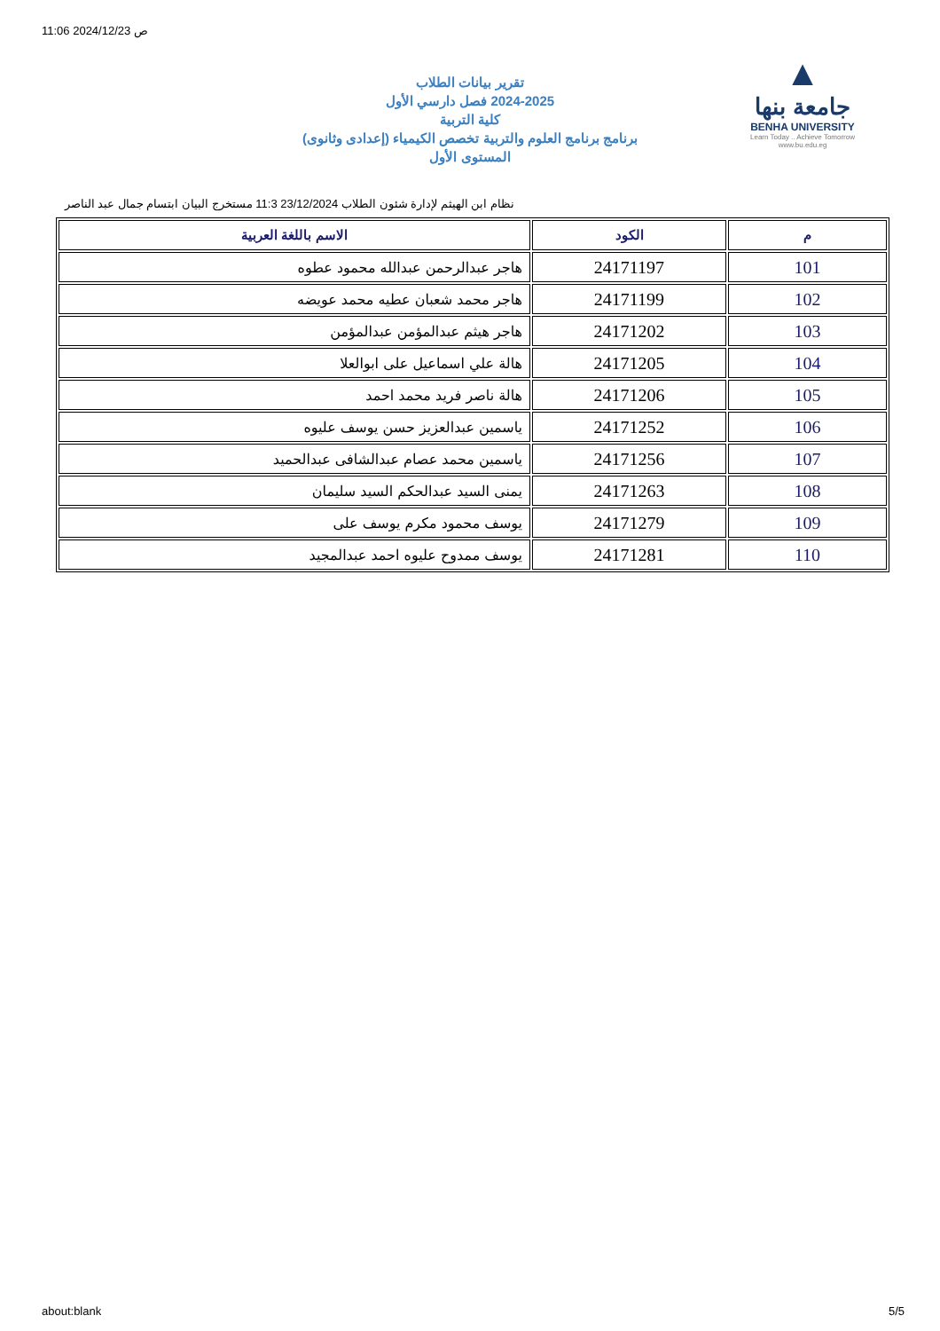11:06 2024/12/23 ص
▲
جامعة بنها
BENHA UNIVERSITY
Learn Today .. Achieve Tomorrow
www.bu.edu.eg
تقرير بيانات الطلاب
2024-2025 فصل دارسي الأول
كلية التربية
برنامج برنامج العلوم والتربية تخصص الكيمياء (إعدادى وثانوى)
المستوى الأول
نظام ابن الهيثم لإدارة شئون الطلاب 23/12/2024 11:3 مستخرج البيان ابتسام جمال عبد الناصر
| م | الكود | الاسم باللغة العربية |
| --- | --- | --- |
| 101 | 24171197 | هاجر عبدالرحمن عبدالله محمود عطوه |
| 102 | 24171199 | هاجر محمد شعبان عطيه محمد عويضه |
| 103 | 24171202 | هاجر هيثم عبدالمؤمن عبدالمؤمن |
| 104 | 24171205 | هالة علي اسماعيل على ابوالعلا |
| 105 | 24171206 | هالة ناصر فريد محمد احمد |
| 106 | 24171252 | ياسمين عبدالعزيز حسن يوسف عليوه |
| 107 | 24171256 | ياسمين محمد عصام عبدالشافى عبدالحميد |
| 108 | 24171263 | يمنى السيد عبدالحكم السيد سليمان |
| 109 | 24171279 | يوسف محمود مكرم يوسف على |
| 110 | 24171281 | يوسف ممدوح عليوه احمد عبدالمجيد |
about:blank 5/5